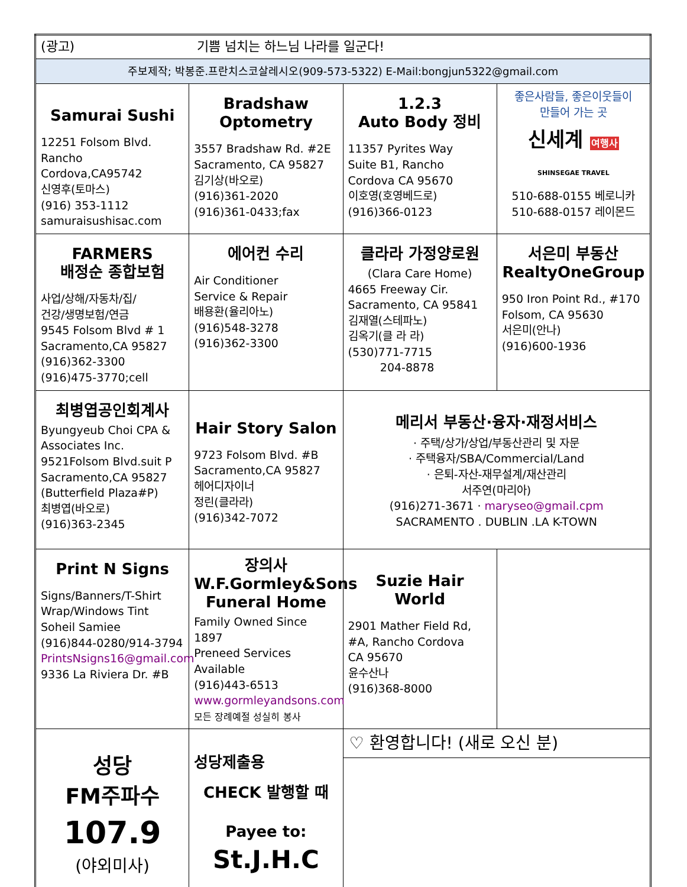| (광고) 기쁨 넘치는 하느님 나라를 일군다! | | | |
| 주보제작; 박봉준.프란치스코살레시오(909-573-5322) E-Mail:bongjun5322@gmail.com | | | |
| Samurai Sushi 12251 Folsom Blvd. Rancho Cordova,CA95742 신영후(토마스) (916) 353-1112 samuraisushisac.com | Bradshaw Optometry 3557 Bradshaw Rd. #2E Sacramento, CA 95827 김기상(바오로) (916)361-2020 (916)361-0433;fax | 1.2.3 Auto Body 정비 11357 Pyrites Way Suite B1, Rancho Cordova CA 95670 이호영(호영베드로) (916)366-0123 | 좋은사람들, 좋은이웃들이 만들어 가는 곳 신세계 여행사 SHINSEGAE TRAVEL 510-688-0155 베로니카 510-688-0157 레이몬드 |
| FARMERS 배정순 종합보험 사업/상해/자동차/집/ 건강/생명보험/연금 9545 Folsom Blvd # 1 Sacramento,CA 95827 (916)362-3300 (916)475-3770;cell | 에어컨 수리 Air Conditioner Service & Repair 배용환(율리아노) (916)548-3278 (916)362-3300 | 클라라 가정양로원 (Clara Care Home) 4665 Freeway Cir. Sacramento, CA 95841 김재열(스테파노) 김옥기(클 라 라) (530)771-7715 204-8878 | 서은미 부동산 RealtyOneGroup 950 Iron Point Rd., #170 Folsom, CA 95630 서은미(안나) (916)600-1936 |
| 최병엽공인회계사 Byungyeub Choi CPA & Associates Inc. 9521Folsom Blvd.suit P Sacramento,CA 95827 (Butterfield Plaza#P) 최병엽(바오로) (916)363-2345 | Hair Story Salon 9723 Folsom Blvd. #B Sacramento,CA 95827 헤어디자이너 정린(클라라) (916)342-7072 | 메리서 부동산·융자·재정서비스 · 주택/상가/상업/부동산관리 및 자문 · 주택융자/SBA/Commercial/Land · 은퇴-자산-재무설계/재산관리 서주연(마리아) (916)271-3671 · maryseo@gmail.cpm SACRAMENTO . DUBLIN .LA K-TOWN | |
| Print N Signs Signs/Banners/T-Shirt Wrap/Windows Tint Soheil Samiee (916)844-0280/914-3794 PrintsNsigns16@gmail.com 9336 La Riviera Dr. #B | 장의사 W.F.Gormley&Sons Funeral Home Family Owned Since 1897 Preneed Services Available (916)443-6513 www.gormleyandsons.com 모든 장례예절 성실히 봉사 | Suzie Hair World 2901 Mather Field Rd, #A, Rancho Cordova CA 95670 윤수산나 (916)368-8000 | |
| 성당 FM주파수 107.9 (야외미사) | 성당제출용 CHECK 발행할 때 Payee to: St.J.H.C | ♡ 환영합니다! (새로 오신 분) | |